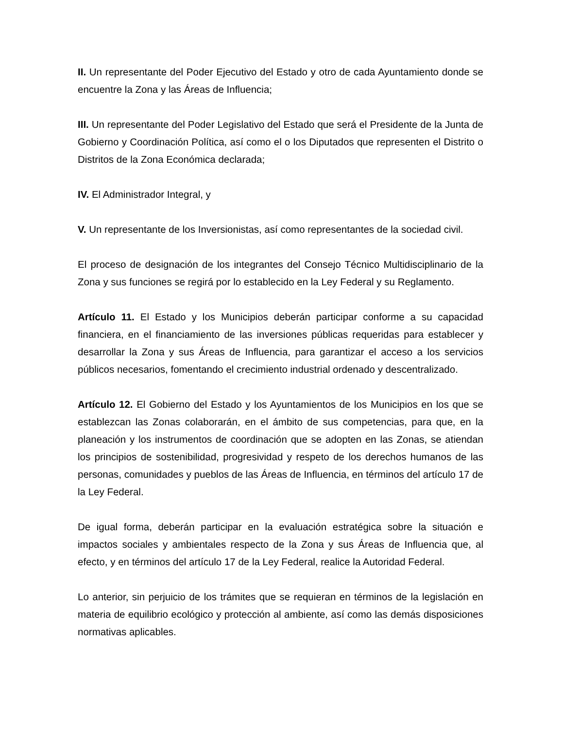II. Un representante del Poder Ejecutivo del Estado y otro de cada Ayuntamiento donde se encuentre la Zona y las Áreas de Influencia;
III. Un representante del Poder Legislativo del Estado que será el Presidente de la Junta de Gobierno y Coordinación Política, así como el o los Diputados que representen el Distrito o Distritos de la Zona Económica declarada;
IV. El Administrador Integral, y
V. Un representante de los Inversionistas, así como representantes de la sociedad civil.
El proceso de designación de los integrantes del Consejo Técnico Multidisciplinario de la Zona y sus funciones se regirá por lo establecido en la Ley Federal y su Reglamento.
Artículo 11. El Estado y los Municipios deberán participar conforme a su capacidad financiera, en el financiamiento de las inversiones públicas requeridas para establecer y desarrollar la Zona y sus Áreas de Influencia, para garantizar el acceso a los servicios públicos necesarios, fomentando el crecimiento industrial ordenado y descentralizado.
Artículo 12. El Gobierno del Estado y los Ayuntamientos de los Municipios en los que se establezcan las Zonas colaborarán, en el ámbito de sus competencias, para que, en la planeación y los instrumentos de coordinación que se adopten en las Zonas, se atiendan los principios de sostenibilidad, progresividad y respeto de los derechos humanos de las personas, comunidades y pueblos de las Áreas de Influencia, en términos del artículo 17 de la Ley Federal.
De igual forma, deberán participar en la evaluación estratégica sobre la situación e impactos sociales y ambientales respecto de la Zona y sus Áreas de Influencia que, al efecto, y en términos del artículo 17 de la Ley Federal, realice la Autoridad Federal.
Lo anterior, sin perjuicio de los trámites que se requieran en términos de la legislación en materia de equilibrio ecológico y protección al ambiente, así como las demás disposiciones normativas aplicables.